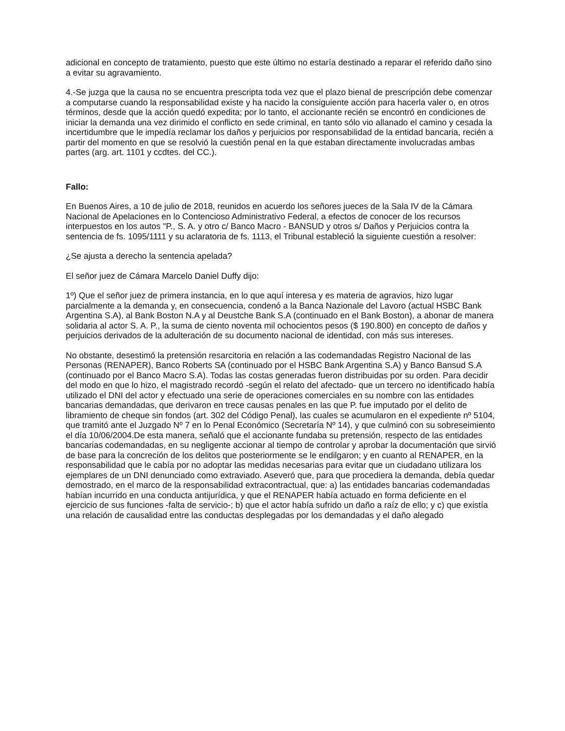adicional en concepto de tratamiento, puesto que este último no estaría destinado a reparar el referido daño sino a evitar su agravamiento.
4.-Se juzga que la causa no se encuentra prescripta toda vez que el plazo bienal de prescripción debe comenzar a computarse cuando la responsabilidad existe y ha nacido la consiguiente acción para hacerla valer o, en otros términos, desde que la acción quedó expedita; por lo tanto, el accionante recién se encontró en condiciones de iniciar la demanda una vez dirimido el conflicto en sede criminal, en tanto sólo vio allanado el camino y cesada la incertidumbre que le impedía reclamar los daños y perjuicios por responsabilidad de la entidad bancaria, recién a partir del momento en que se resolvió la cuestión penal en la que estaban directamente involucradas ambas partes (arg. art. 1101 y ccdtes. del CC.).
Fallo:
En Buenos Aires, a 10 de julio de 2018, reunidos en acuerdo los señores jueces de la Sala IV de la Cámara Nacional de Apelaciones en lo Contencioso Administrativo Federal, a efectos de conocer de los recursos interpuestos en los autos "P., S. A. y otro c/ Banco Macro - BANSUD y otros s/ Daños y Perjuicios contra la sentencia de fs. 1095/1111 y su aclaratoria de fs. 1113, el Tribunal estableció la siguiente cuestión a resolver:
¿Se ajusta a derecho la sentencia apelada?
El señor juez de Cámara Marcelo Daniel Duffy dijo:
1º) Que el señor juez de primera instancia, en lo que aquí interesa y es materia de agravios, hizo lugar parcialmente a la demanda y, en consecuencia, condenó a la Banca Nazionale del Lavoro (actual HSBC Bank Argentina S.A), al Bank Boston N.A y al Deustche Bank S.A (continuado en el Bank Boston), a abonar de manera solidaria al actor S. A. P., la suma de ciento noventa mil ochocientos pesos ($ 190.800) en concepto de daños y perjuicios derivados de la adulteración de su documento nacional de identidad, con más sus intereses.
No obstante, desestimó la pretensión resarcitoria en relación a las codemandadas Registro Nacional de las Personas (RENAPER), Banco Roberts SA (continuado por el HSBC Bank Argentina S.A) y Banco Bansud S.A (continuado por el Banco Macro S.A). Todas las costas generadas fueron distribuidas por su orden. Para decidir del modo en que lo hizo, el magistrado recordó -según el relato del afectado- que un tercero no identificado había utilizado el DNI del actor y efectuado una serie de operaciones comerciales en su nombre con las entidades bancarias demandadas, que derivaron en trece causas penales en las que P. fue imputado por el delito de libramiento de cheque sin fondos (art. 302 del Código Penal), las cuales se acumularon en el expediente nº 5104, que tramitó ante el Juzgado Nº 7 en lo Penal Económico (Secretaría Nº 14), y que culminó con su sobreseimiento el día 10/06/2004.De esta manera, señaló que el accionante fundaba su pretensión, respecto de las entidades bancarias codemandadas, en su negligente accionar al tiempo de controlar y aprobar la documentación que sirvió de base para la concreción de los delitos que posteriormente se le endilgaron; y en cuanto al RENAPER, en la responsabilidad que le cabía por no adoptar las medidas necesarias para evitar que un ciudadano utilizara los ejemplares de un DNI denunciado como extraviado. Aseveró que, para que procediera la demanda, debía quedar demostrado, en el marco de la responsabilidad extracontractual, que: a) las entidades bancarias codemandadas habían incurrido en una conducta antijurídica, y que el RENAPER había actuado en forma deficiente en el ejercicio de sus funciones -falta de servicio-; b) que el actor había sufrido un daño a raíz de ello; y c) que existía una relación de causalidad entre las conductas desplegadas por los demandadas y el daño alegado